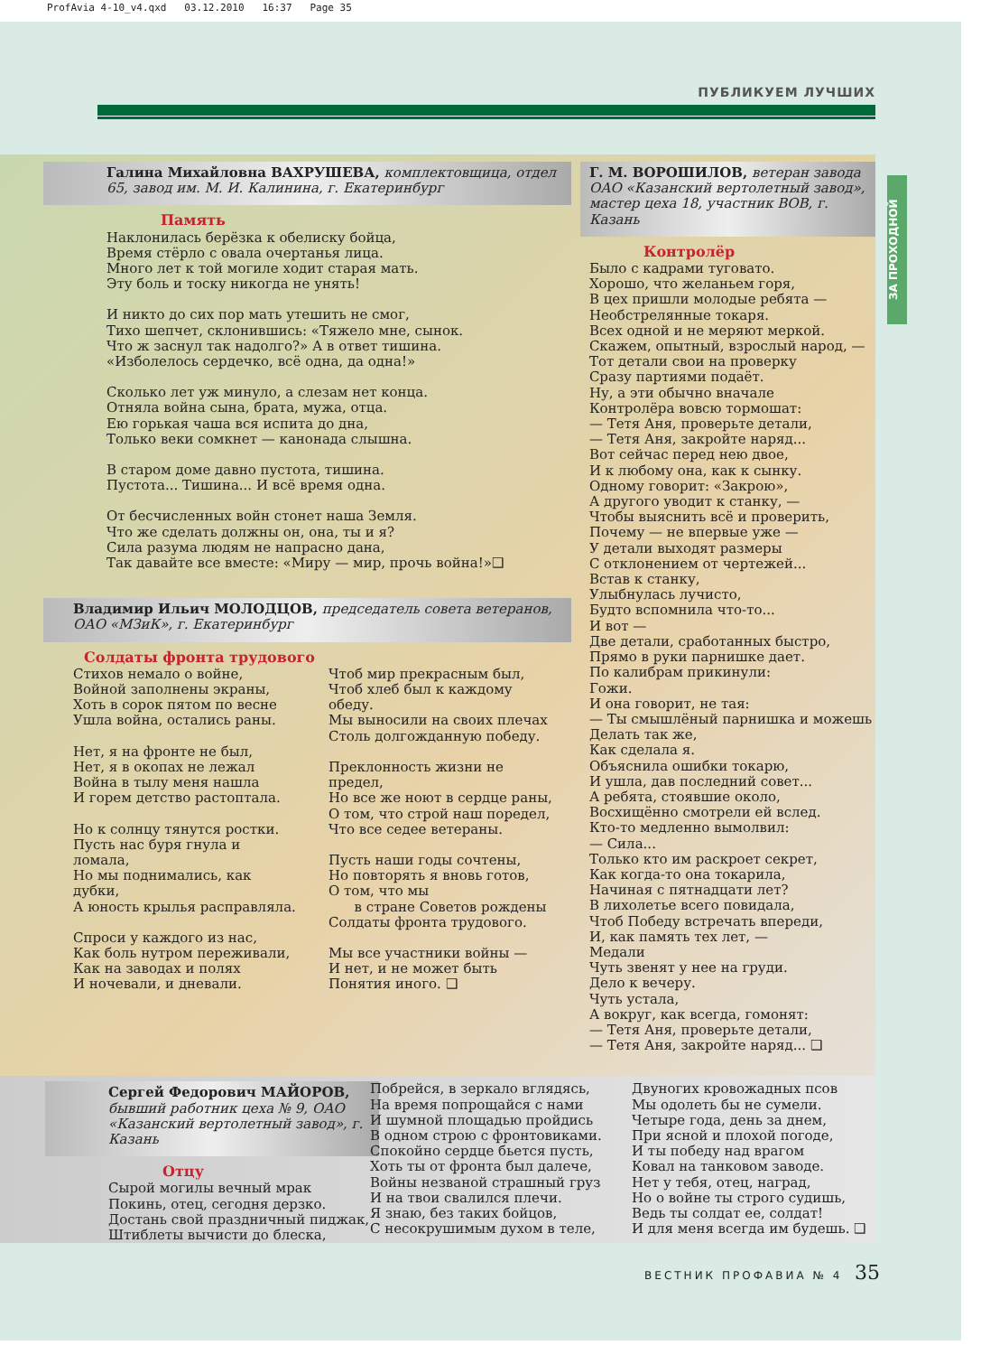ProfAvia 4-10_v4.qxd 03.12.2010 16:37 Page 35
ПУБЛИКУЕМ ЛУЧШИХ
ЗА ПРОХОДНОЙ
Галина Михайловна ВАХРУШЕВА, комплектовщица, отдел 65, завод им. М. И. Калинина, г. Екатеринбург
Память
Наклонилась берёзка к обелиску бойца,
Время стёрло с овала очертанья лица.
Много лет к той могиле ходит старая мать.
Эту боль и тоску никогда не унять!
И никто до сих пор мать утешить не смог,
Тихо шепчет, склонившись: «Тяжело мне, сынок.
Что ж заснул так надолго?» А в ответ тишина.
«Изболелось сердечко, всё одна, да одна!»
Сколько лет уж минуло, а слезам нет конца.
Отняла война сына, брата, мужа, отца.
Ею горькая чаша вся испита до дна,
Только веки сомкнет — канонада слышна.
В старом доме давно пустота, тишина.
Пустота... Тишина... И всё время одна.
От бесчисленных войн стонет наша Земля.
Что же сделать должны он, она, ты и я?
Сила разума людям не напрасно дана,
Так давайте все вместе: «Миру — мир, прочь война!»❑
Владимир Ильич МОЛОДЦОВ, председатель совета ветеранов, ОАО «МЗиК», г. Екатеринбург
Солдаты фронта трудового
Стихов немало о войне,
Войной заполнены экраны,
Хоть в сорок пятом по весне
Ушла война, остались раны.
Нет, я на фронте не был,
Нет, я в окопах не лежал
Война в тылу меня нашла
И горем детство растоптала.
Но к солнцу тянутся ростки.
Пусть нас буря гнула и ломала,
Но мы поднимались, как дубки,
А юность крылья расправляла.
Спроси у каждого из нас,
Как боль нутром переживали,
Как на заводах и полях
И ночевали, и дневали.
Чтоб мир прекрасным был,
Чтоб хлеб был к каждому обеду.
Мы выносили на своих плечах
Столь долгожданную победу.
Преклонность жизни не предел,
Но все же ноют в сердце раны,
О том, что строй наш поредел,
Что все седее ветераны.
Пусть наши годы сочтены,
Но повторять я вновь готов,
О том, что мы
в стране Советов рождены
Солдаты фронта трудового.
Мы все участники войны —
И нет, и не может быть
Понятия иного. ❑
Г. М. ВОРОШИЛОВ, ветеран завода ОАО «Казанский вертолетный завод», мастер цеха 18, участник ВОВ, г. Казань
Контролёр
Было с кадрами туговато.
Хорошо, что желаньем горя,
В цех пришли молодые ребята —
Необстрелянные токаря.
Всех одной и не меряют меркой.
Скажем, опытный, взрослый народ, —
Тот детали свои на проверку
Сразу партиями подаёт.
Ну, а эти обычно вначале
Контролёра вовсю тормошат:
— Тетя Аня, проверьте детали,
— Тетя Аня, закройте наряд...
Вот сейчас перед нею двое,
И к любому она, как к сынку.
Одному говорит: «Закрою»,
А другого уводит к станку, —
Чтобы выяснить всё и проверить,
Почему — не впервые уже —
У детали выходят размеры
С отклонением от чертежей...
Встав к станку,
Улыбнулась лучисто,
Будто вспомнила что-то...
И вот —
Две детали, сработанных быстро,
Прямо в руки парнишке дает.
По калибрам прикинули:
Гожи.
И она говорит, не тая:
— Ты смышлёный парнишка и можешь
Делать так же,
Как сделала я.
Объяснила ошибки токарю,
И ушла, дав последний совет...
А ребята, стоявшие около,
Восхищённо смотрели ей вслед.
Кто-то медленно вымолвил:
— Сила...
Только кто им раскроет секрет,
Как когда-то она токарила,
Начиная с пятнадцати лет?
В лихолетье всего повидала,
Чтоб Победу встречать впереди,
И, как память тех лет, —
Медали
Чуть звенят у нее на груди.
Дело к вечеру.
Чуть устала,
А вокруг, как всегда, гомонят:
— Тетя Аня, проверьте детали,
— Тетя Аня, закройте наряд... ❑
Сергей Федорович МАЙОРОВ, бывший работник цеха № 9, ОАО «Казанский вертолетный завод», г. Казань
Отцу
Сырой могилы вечный мрак
Покинь, отец, сегодня дерзко.
Достань свой праздничный пиджак,
Штиблеты вычисти до блеска,
Побрейся, в зеркало вглядясь,
На время попрощайся с нами
И шумной площадью пройдись
В одном строю с фронтовиками.
Спокойно сердце бьется пусть,
Хоть ты от фронта был далече,
Войны незваной страшный груз
И на твои свалился плечи.
Я знаю, без таких бойцов,
С несокрушимым духом в теле,
Двуногих кровожадных псов
Мы одолеть бы не сумели.
Четыре года, день за днем,
При ясной и плохой погоде,
И ты победу над врагом
Ковал на танковом заводе.
Нет у тебя, отец, наград,
Но о войне ты строго судишь,
Ведь ты солдат ее, солдат!
И для меня всегда им будешь. ❑
ВЕСТНИК ПРОФАВИА № 4 35